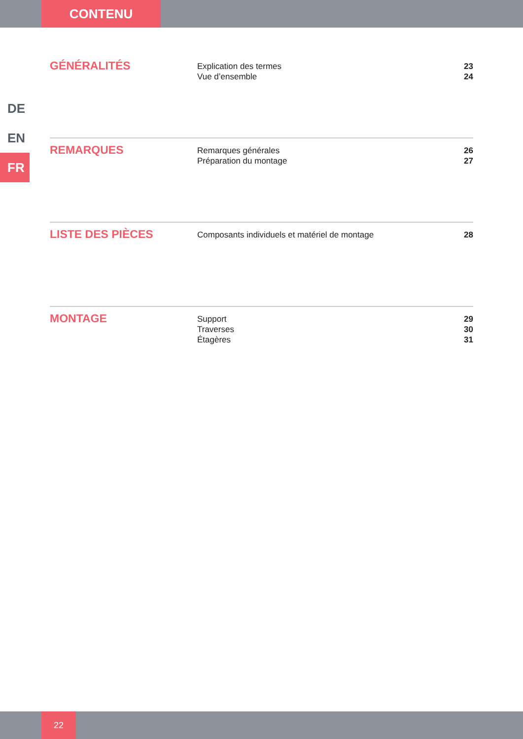CONTENU
DE
EN
FR
GÉNÉRALITÉS
Explication des termes 23
Vue d’ensemble 24
REMARQUES
Remarques générales 26
Préparation du montage 27
LISTE DES PIÈCES
Composants individuels et matériel de montage 28
MONTAGE
Support 29
Traverses 30
Étagères 31
22